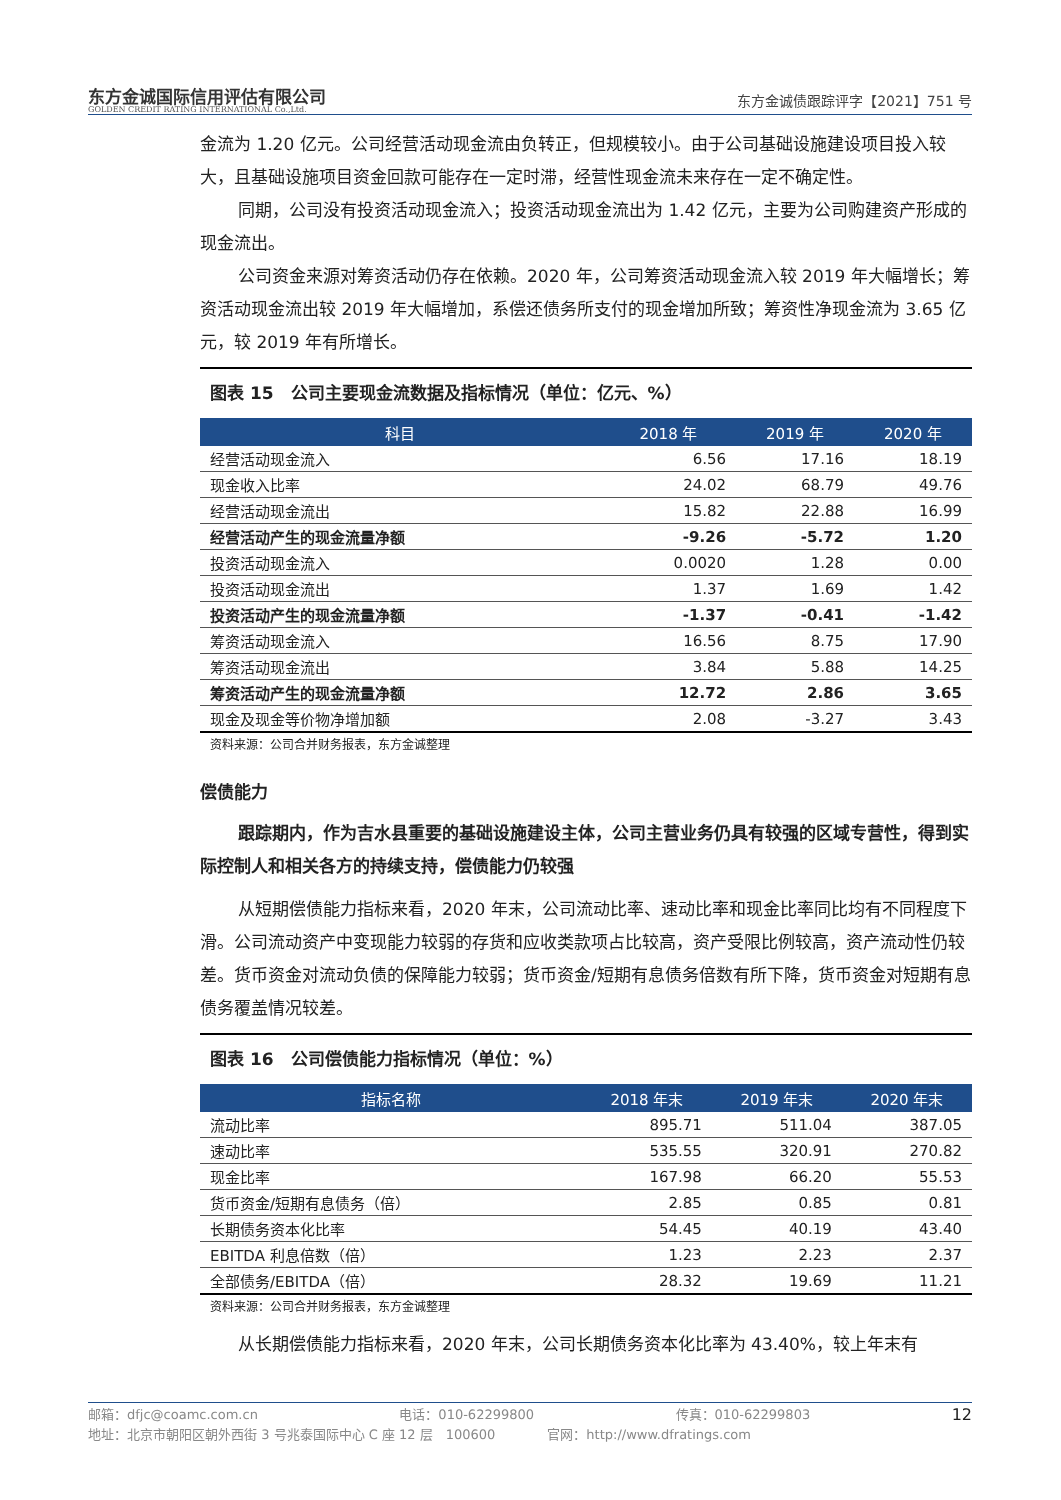东方金诚国际信用评估有限公司
GOLDEN CREDIT RATING INTERNATIONAL Co.,Ltd.
东方金诚债跟踪评字【2021】751 号
金流为 1.20 亿元。公司经营活动现金流由负转正，但规模较小。由于公司基础设施建设项目投入较大，且基础设施项目资金回款可能存在一定时滞，经营性现金流未来存在一定不确定性。
同期，公司没有投资活动现金流入；投资活动现金流出为 1.42 亿元，主要为公司购建资产形成的现金流出。
公司资金来源对筹资活动仍存在依赖。2020 年，公司筹资活动现金流入较 2019 年大幅增长；筹资活动现金流出较 2019 年大幅增加，系偿还债务所支付的现金增加所致；筹资性净现金流为 3.65 亿元，较 2019 年有所增长。
图表 15　公司主要现金流数据及指标情况（单位：亿元、%）
| 科目 | 2018 年 | 2019 年 | 2020 年 |
| --- | --- | --- | --- |
| 经营活动现金流入 | 6.56 | 17.16 | 18.19 |
| 现金收入比率 | 24.02 | 68.79 | 49.76 |
| 经营活动现金流出 | 15.82 | 22.88 | 16.99 |
| 经营活动产生的现金流量净额 | -9.26 | -5.72 | 1.20 |
| 投资活动现金流入 | 0.0020 | 1.28 | 0.00 |
| 投资活动现金流出 | 1.37 | 1.69 | 1.42 |
| 投资活动产生的现金流量净额 | -1.37 | -0.41 | -1.42 |
| 筹资活动现金流入 | 16.56 | 8.75 | 17.90 |
| 筹资活动现金流出 | 3.84 | 5.88 | 14.25 |
| 筹资活动产生的现金流量净额 | 12.72 | 2.86 | 3.65 |
| 现金及现金等价物净增加额 | 2.08 | -3.27 | 3.43 |
资料来源：公司合并财务报表，东方金诚整理
偿债能力
跟踪期内，作为吉水县重要的基础设施建设主体，公司主营业务仍具有较强的区域专营性，得到实际控制人和相关各方的持续支持，偿债能力仍较强
从短期偿债能力指标来看，2020 年末，公司流动比率、速动比率和现金比率同比均有不同程度下滑。公司流动资产中变现能力较弱的存货和应收类款项占比较高，资产受限比例较高，资产流动性仍较差。货币资金对流动负债的保障能力较弱；货币资金/短期有息债务倍数有所下降，货币资金对短期有息债务覆盖情况较差。
图表 16　公司偿债能力指标情况（单位：%）
| 指标名称 | 2018 年末 | 2019 年末 | 2020 年末 |
| --- | --- | --- | --- |
| 流动比率 | 895.71 | 511.04 | 387.05 |
| 速动比率 | 535.55 | 320.91 | 270.82 |
| 现金比率 | 167.98 | 66.20 | 55.53 |
| 货币资金/短期有息债务（倍） | 2.85 | 0.85 | 0.81 |
| 长期债务资本化比率 | 54.45 | 40.19 | 43.40 |
| EBITDA 利息倍数（倍） | 1.23 | 2.23 | 2.37 |
| 全部债务/EBITDA（倍） | 28.32 | 19.69 | 11.21 |
资料来源：公司合并财务报表，东方金诚整理
从长期偿债能力指标来看，2020 年末，公司长期债务资本化比率为 43.40%，较上年末有
邮箱：dfjc@coamc.com.cn 电话：010-62299800 传真：010-62299803 12
地址：北京市朝阳区朝外西街 3 号兆泰国际中心 C 座 12 层　100600　　　　官网：http://www.dfratings.com